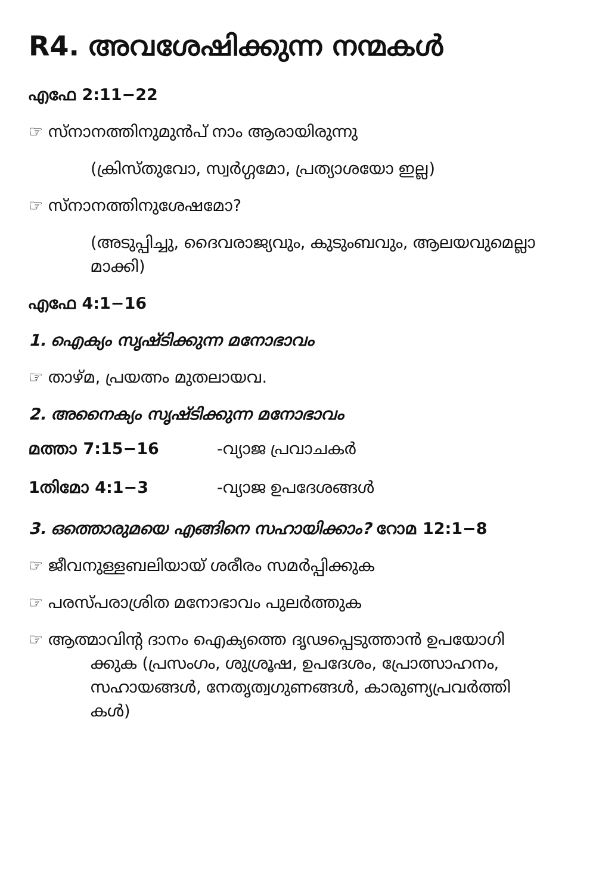R4. അവശേഷിക്കുന്ന നന്മകൾ
എഫേ 2:11−22
☞ സ്നാനത്തിനുമുൻപ് നാം ആരായിരുന്നു
(ക്രിസ്തുവോ, സ്വർഗ്ഗമോ, പ്രത്യാശയോ ഇല്ല)
☞ സ്നാനത്തിനുശേഷമോ?
(അടുപ്പിച്ചു, ദൈവരാജ്യവും, കുടുംബവും, ആലയവുമെല്ലാ മാക്കി)
എഫേ 4:1−16
1. ഐക്യം സൃഷ്ടിക്കുന്ന മനോഭാവം
☞ താഴ്മ, പ്രയത്നം മുതലായവ.
2. അനൈക്യം സൃഷ്ടിക്കുന്ന മനോഭാവം
മത്താ 7:15−16 -വ്യാജ പ്രവാചകർ
1തിമോ 4:1−3 -വ്യാജ ഉപദേശങ്ങൾ
3. ഒത്തൊരുമയെ എങ്ങിനെ സഹായിക്കാം? റോമ 12:1−8
☞ ജീവനുള്ളബലിയായ് ശരീരം സമർപ്പിക്കുക
☞ പരസ്പരാശ്രിത മനോഭാവം പുലർത്തുക
☞ ആത്മാവിന്റ ദാനം ഐക്യത്തെ ദൃഢപ്പെടുത്താൻ ഉപയോഗി
ക്കുക (പ്രസംഗം, ശുശ്രൂഷ, ഉപദേശം, പ്രോത്സാഹനം,
സഹായങ്ങൾ, നേതൃത്വഗുണങ്ങൾ, കാരുണ്യപ്രവർത്തി
കൾ)